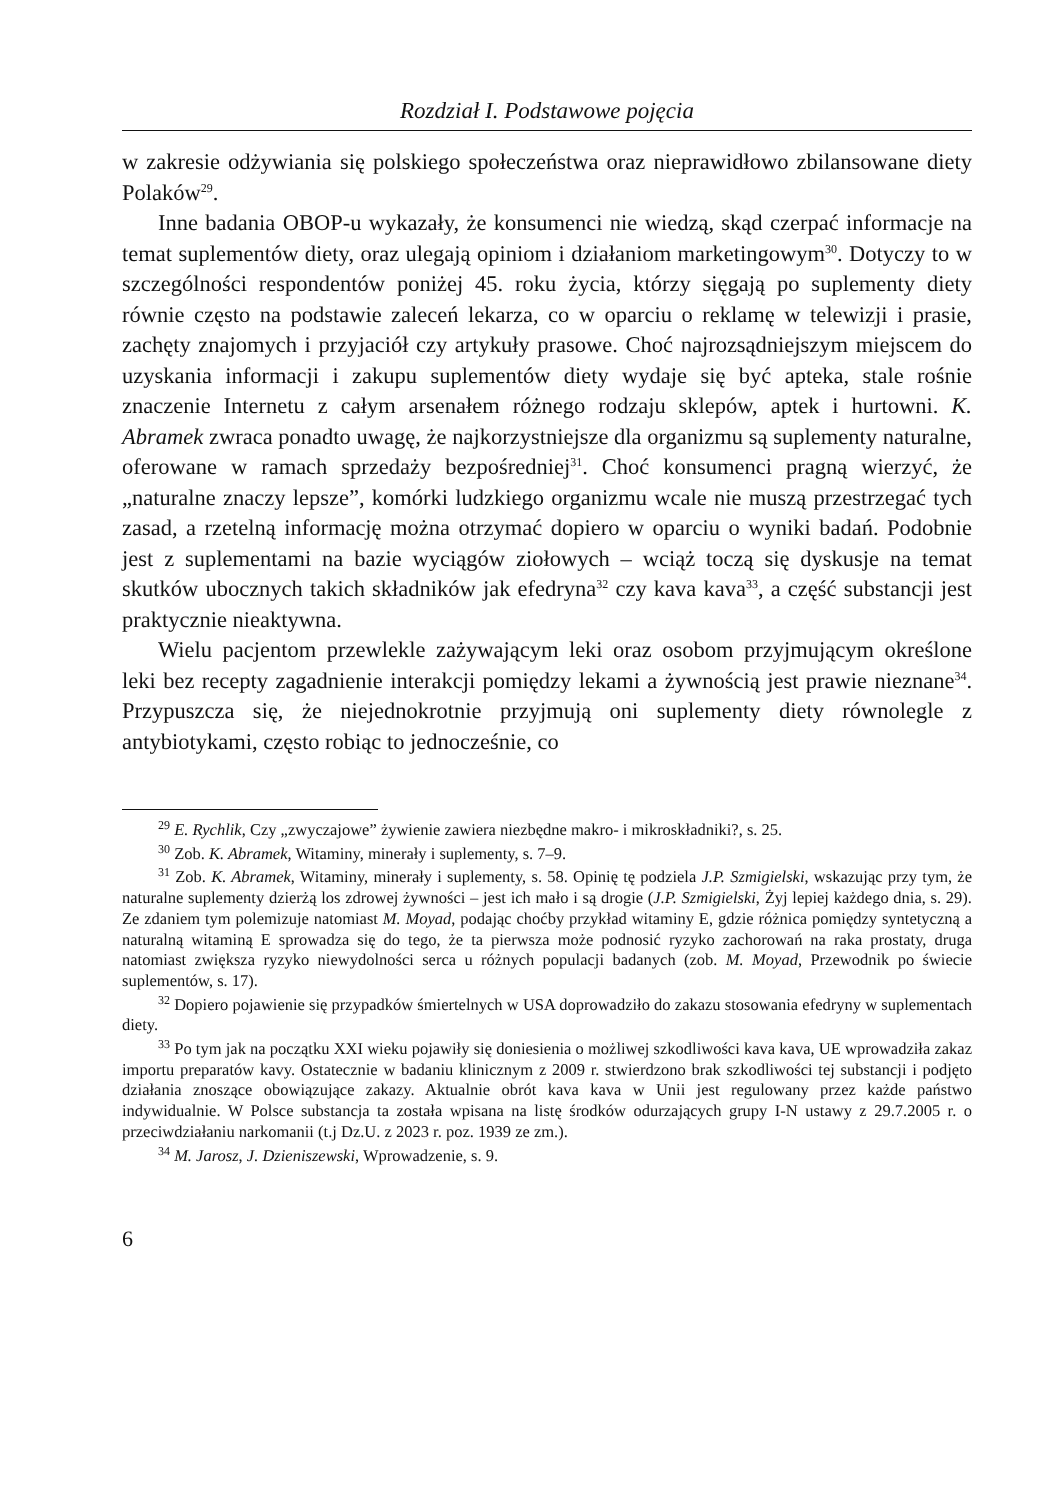Rozdział I. Podstawowe pojęcia
w zakresie odżywiania się polskiego społeczeństwa oraz nieprawidłowo zbilansowane diety Polaków<sup>29</sup>.
Inne badania OBOP-u wykazały, że konsumenci nie wiedzą, skąd czerpać informacje na temat suplementów diety, oraz ulegają opiniom i działaniom marketingowym<sup>30</sup>. Dotyczy to w szczególności respondentów poniżej 45. roku życia, którzy sięgają po suplementy diety równie często na podstawie zaleceń lekarza, co w oparciu o reklamę w telewizji i prasie, zachęty znajomych i przyjaciół czy artykuły prasowe. Choć najrozsądniejszym miejscem do uzyskania informacji i zakupu suplementów diety wydaje się być apteka, stale rośnie znaczenie Internetu z całym arsenałem różnego rodzaju sklepów, aptek i hurtowni. K. Abramek zwraca ponadto uwagę, że najkorzystniejsze dla organizmu są suplementy naturalne, oferowane w ramach sprzedaży bezpośredniej<sup>31</sup>. Choć konsumenci pragną wierzyć, że „naturalne znaczy lepsze”, komórki ludzkiego organizmu wcale nie muszą przestrzegać tych zasad, a rzetelną informację można otrzymać dopiero w oparciu o wyniki badań. Podobnie jest z suplementami na bazie wyciągów ziołowych – wciąż toczą się dyskusje na temat skutków ubocznych takich składników jak efedryna<sup>32</sup> czy kava kava<sup>33</sup>, a część substancji jest praktycznie nieaktywna.
Wielu pacjentom przewlekle zażywającym leki oraz osobom przyjmującym określone leki bez recepty zagadnienie interakcji pomiędzy lekami a żywnością jest prawie nieznane<sup>34</sup>. Przypuszcza się, że niejednokrotnie przyjmują oni suplementy diety równolegle z antybiotykami, często robiąc to jednocześnie, co
<sup>29</sup> E. Rychlik, Czy „zwyczajowe” żywienie zawiera niezbędne makro- i mikroskładniki?, s. 25.
<sup>30</sup> Zob. K. Abramek, Witaminy, minerały i suplementy, s. 7–9.
<sup>31</sup> Zob. K. Abramek, Witaminy, minerały i suplementy, s. 58. Opinię tę podziela J.P. Szmigielski, wskazując przy tym, że naturalne suplementy dzierżą los zdrowej żywności – jest ich mało i są drogie (J.P. Szmigielski, Żyj lepiej każdego dnia, s. 29). Ze zdaniem tym polemizuje natomiast M. Moyad, podając choćby przykład witaminy E, gdzie różnica pomiędzy syntetyczną a naturalną witaminą E sprowadza się do tego, że ta pierwsza może podnosić ryzyko zachorowań na raka prostaty, druga natomiast zwiększa ryzyko niewydolności serca u różnych populacji badanych (zob. M. Moyad, Przewodnik po świecie suplementów, s. 17).
<sup>32</sup> Dopiero pojawienie się przypadków śmiertelnych w USA doprowadziło do zakazu stosowania efedryny w suplementach diety.
<sup>33</sup> Po tym jak na początku XXI wieku pojawiły się doniesienia o możliwej szkodliwości kava kava, UE wprowadziła zakaz importu preparatów kavy. Ostatecznie w badaniu klinicznym z 2009 r. stwierdzono brak szkodliwości tej substancji i podjęto działania znoszące obowiązujące zakazy. Aktualnie obrót kava kava w Unii jest regulowany przez każde państwo indywidualnie. W Polsce substancja ta została wpisana na listę środków odurzających grupy I-N ustawy z 29.7.2005 r. o przeciwdziałaniu narkomanii (t.j Dz.U. z 2023 r. poz. 1939 ze zm.).
<sup>34</sup> M. Jarosz, J. Dzieniszewski, Wprowadzenie, s. 9.
6